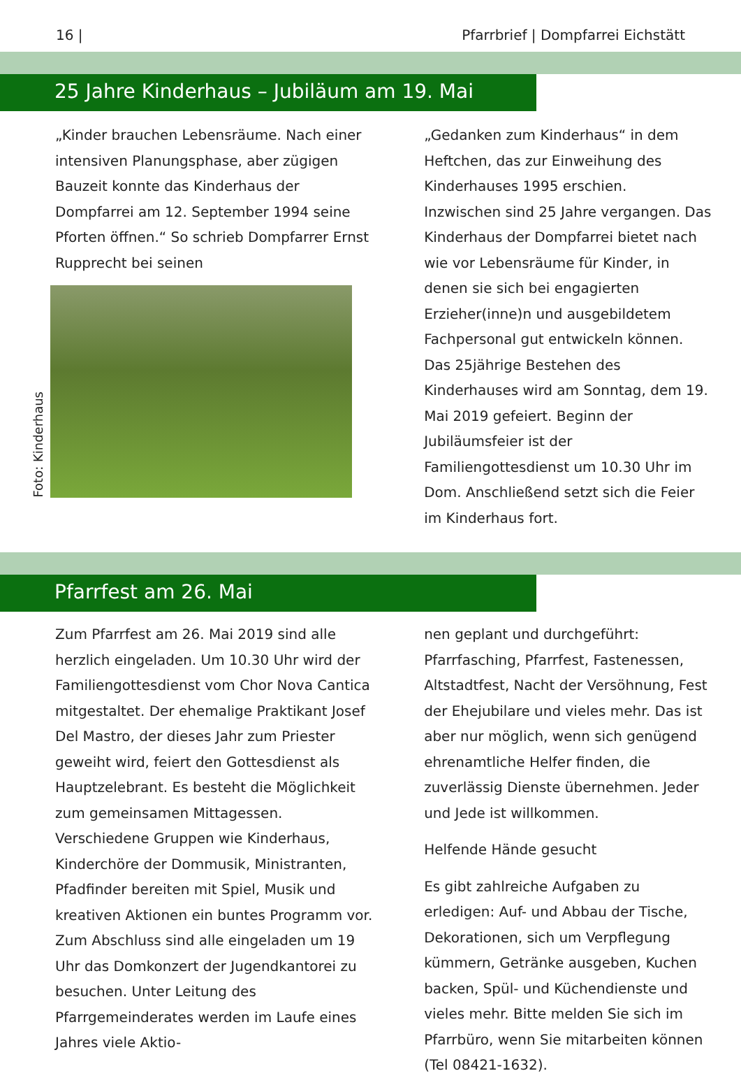16 | Pfarrbrief | Dompfarrei Eichstätt
25 Jahre Kinderhaus – Jubiläum am 19. Mai
„Kinder brauchen Lebensräume. Nach einer intensiven Planungsphase, aber zügigen Bauzeit konnte das Kinderhaus der Dompfarrei am 12. September 1994 seine Pforten öffnen.“ So schrieb Dompfarrer Ernst Rupprecht bei seinen
Foto: Kinderhaus
„Gedanken zum Kinderhaus“ in dem Heftchen, das zur Einweihung des Kinderhauses 1995 erschien.
Inzwischen sind 25 Jahre vergangen. Das Kinderhaus der Dompfarrei bietet nach wie vor Lebensräume für Kinder, in denen sie sich bei engagierten Erzieher(inne)n und ausgebildetem Fachpersonal gut entwickeln können.
Das 25jährige Bestehen des Kinderhauses wird am Sonntag, dem 19. Mai 2019 gefeiert. Beginn der Jubiläumsfeier ist der Familiengottesdienst um 10.30 Uhr im Dom. Anschließend setzt sich die Feier im Kinderhaus fort.
Pfarrfest am 26. Mai
Zum Pfarrfest am 26. Mai 2019 sind alle herzlich eingeladen. Um 10.30 Uhr wird der Familiengottesdienst vom Chor Nova Cantica mitgestaltet. Der ehemalige Praktikant Josef Del Mastro, der dieses Jahr zum Priester geweiht wird, feiert den Gottesdienst als Hauptzelebrant. Es besteht die Möglichkeit zum gemeinsamen Mittagessen. Verschiedene Gruppen wie Kinderhaus, Kinderchöre der Dommusik, Ministranten, Pfadfinder bereiten mit Spiel, Musik und kreativen Aktionen ein buntes Programm vor. Zum Abschluss sind alle eingeladen um 19 Uhr das Domkonzert der Jugendkantorei zu besuchen. Unter Leitung des Pfarrgemeinderates werden im Laufe eines Jahres viele Aktio-
nen geplant und durchgeführt: Pfarrfasching, Pfarrfest, Fastenessen, Altstadtfest, Nacht der Versöhnung, Fest der Ehejubilare und vieles mehr. Das ist aber nur möglich, wenn sich genügend ehrenamtliche Helfer finden, die zuverlässig Dienste übernehmen. Jeder und Jede ist willkommen.
Helfende Hände gesucht
Es gibt zahlreiche Aufgaben zu erledigen: Auf- und Abbau der Tische, Dekorationen, sich um Verpflegung kümmern, Getränke ausgeben, Kuchen backen, Spül- und Küchendienste und vieles mehr. Bitte melden Sie sich im Pfarrbüro, wenn Sie mitarbeiten können (Tel 08421-1632).